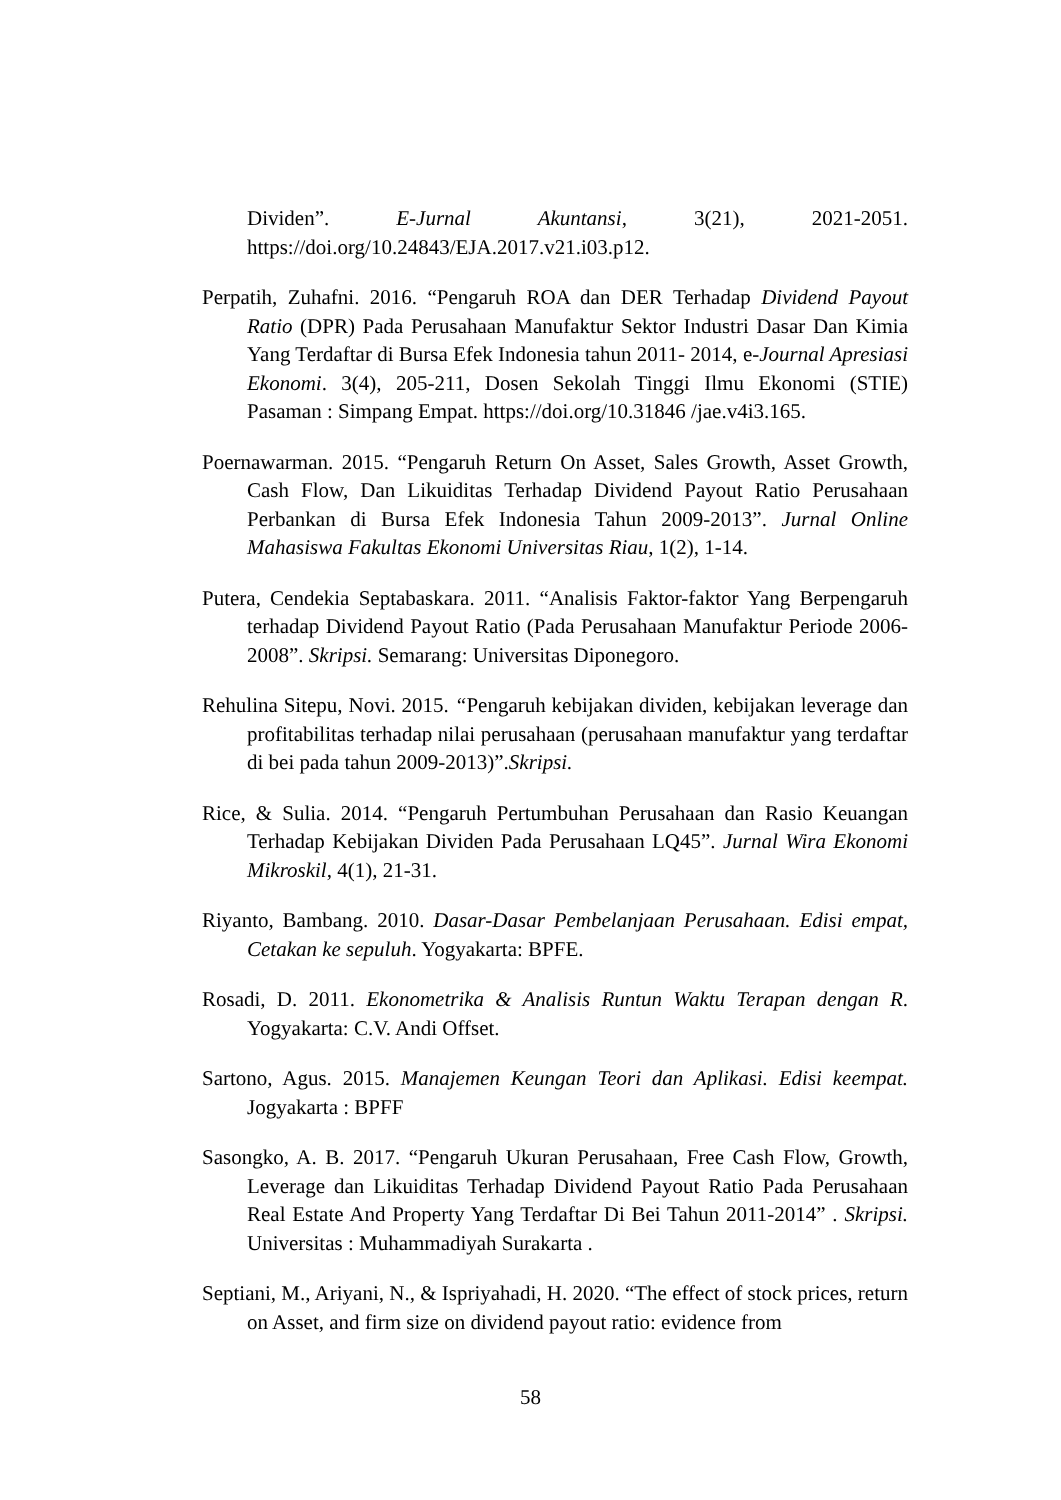Dividen”. E-Jurnal Akuntansi, 3(21), 2021-2051. https://doi.org/10.24843/EJA.2017.v21.i03.p12.
Perpatih, Zuhafni. 2016. “Pengaruh ROA dan DER Terhadap Dividend Payout Ratio (DPR) Pada Perusahaan Manufaktur Sektor Industri Dasar Dan Kimia Yang Terdaftar di Bursa Efek Indonesia tahun 2011- 2014, e-Journal Apresiasi Ekonomi. 3(4), 205-211, Dosen Sekolah Tinggi Ilmu Ekonomi (STIE) Pasaman : Simpang Empat. https://doi.org/10.31846 /jae.v4i3.165.
Poernawarman. 2015. “Pengaruh Return On Asset, Sales Growth, Asset Growth, Cash Flow, Dan Likuiditas Terhadap Dividend Payout Ratio Perusahaan Perbankan di Bursa Efek Indonesia Tahun 2009-2013”. Jurnal Online Mahasiswa Fakultas Ekonomi Universitas Riau, 1(2), 1-14.
Putera, Cendekia Septabaskara. 2011. “Analisis Faktor-faktor Yang Berpengaruh terhadap Dividend Payout Ratio (Pada Perusahaan Manufaktur Periode 2006-2008”. Skripsi. Semarang: Universitas Diponegoro.
Rehulina Sitepu, Novi. 2015. “Pengaruh kebijakan dividen, kebijakan leverage dan profitabilitas terhadap nilai perusahaan (perusahaan manufaktur yang terdaftar di bei pada tahun 2009-2013)”.Skripsi.
Rice, & Sulia. 2014. “Pengaruh Pertumbuhan Perusahaan dan Rasio Keuangan Terhadap Kebijakan Dividen Pada Perusahaan LQ45”. Jurnal Wira Ekonomi Mikroskil, 4(1), 21-31.
Riyanto, Bambang. 2010. Dasar-Dasar Pembelanjaan Perusahaan. Edisi empat, Cetakan ke sepuluh. Yogyakarta: BPFE.
Rosadi, D. 2011. Ekonometrika & Analisis Runtun Waktu Terapan dengan R. Yogyakarta: C.V. Andi Offset.
Sartono, Agus. 2015. Manajemen Keungan Teori dan Aplikasi. Edisi keempat. Jogyakarta : BPFF
Sasongko, A. B. 2017. “Pengaruh Ukuran Perusahaan, Free Cash Flow, Growth, Leverage dan Likuiditas Terhadap Dividend Payout Ratio Pada Perusahaan Real Estate And Property Yang Terdaftar Di Bei Tahun 2011-2014” . Skripsi. Universitas : Muhammadiyah Surakarta .
Septiani, M., Ariyani, N., & Ispriyahadi, H. 2020. “The effect of stock prices, return on Asset, and firm size on dividend payout ratio: evidence from
58